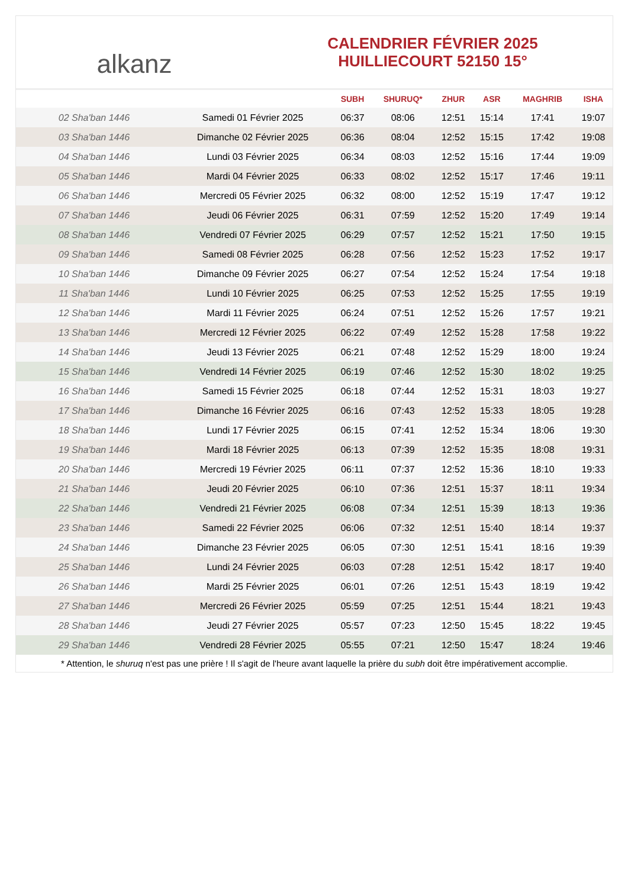alkanz
CALENDRIER FÉVRIER 2025
HUILLIECOURT 52150 15°
| | | SUBH | SHURUQ* | ZHUR | ASR | MAGHRIB | ISHA |
| --- | --- | --- | --- | --- | --- | --- | --- |
| 02 Sha'ban 1446 | Samedi 01 Février 2025 | 06:37 | 08:06 | 12:51 | 15:14 | 17:41 | 19:07 |
| 03 Sha'ban 1446 | Dimanche 02 Février 2025 | 06:36 | 08:04 | 12:52 | 15:15 | 17:42 | 19:08 |
| 04 Sha'ban 1446 | Lundi 03 Février 2025 | 06:34 | 08:03 | 12:52 | 15:16 | 17:44 | 19:09 |
| 05 Sha'ban 1446 | Mardi 04 Février 2025 | 06:33 | 08:02 | 12:52 | 15:17 | 17:46 | 19:11 |
| 06 Sha'ban 1446 | Mercredi 05 Février 2025 | 06:32 | 08:00 | 12:52 | 15:19 | 17:47 | 19:12 |
| 07 Sha'ban 1446 | Jeudi 06 Février 2025 | 06:31 | 07:59 | 12:52 | 15:20 | 17:49 | 19:14 |
| 08 Sha'ban 1446 | Vendredi 07 Février 2025 | 06:29 | 07:57 | 12:52 | 15:21 | 17:50 | 19:15 |
| 09 Sha'ban 1446 | Samedi 08 Février 2025 | 06:28 | 07:56 | 12:52 | 15:23 | 17:52 | 19:17 |
| 10 Sha'ban 1446 | Dimanche 09 Février 2025 | 06:27 | 07:54 | 12:52 | 15:24 | 17:54 | 19:18 |
| 11 Sha'ban 1446 | Lundi 10 Février 2025 | 06:25 | 07:53 | 12:52 | 15:25 | 17:55 | 19:19 |
| 12 Sha'ban 1446 | Mardi 11 Février 2025 | 06:24 | 07:51 | 12:52 | 15:26 | 17:57 | 19:21 |
| 13 Sha'ban 1446 | Mercredi 12 Février 2025 | 06:22 | 07:49 | 12:52 | 15:28 | 17:58 | 19:22 |
| 14 Sha'ban 1446 | Jeudi 13 Février 2025 | 06:21 | 07:48 | 12:52 | 15:29 | 18:00 | 19:24 |
| 15 Sha'ban 1446 | Vendredi 14 Février 2025 | 06:19 | 07:46 | 12:52 | 15:30 | 18:02 | 19:25 |
| 16 Sha'ban 1446 | Samedi 15 Février 2025 | 06:18 | 07:44 | 12:52 | 15:31 | 18:03 | 19:27 |
| 17 Sha'ban 1446 | Dimanche 16 Février 2025 | 06:16 | 07:43 | 12:52 | 15:33 | 18:05 | 19:28 |
| 18 Sha'ban 1446 | Lundi 17 Février 2025 | 06:15 | 07:41 | 12:52 | 15:34 | 18:06 | 19:30 |
| 19 Sha'ban 1446 | Mardi 18 Février 2025 | 06:13 | 07:39 | 12:52 | 15:35 | 18:08 | 19:31 |
| 20 Sha'ban 1446 | Mercredi 19 Février 2025 | 06:11 | 07:37 | 12:52 | 15:36 | 18:10 | 19:33 |
| 21 Sha'ban 1446 | Jeudi 20 Février 2025 | 06:10 | 07:36 | 12:51 | 15:37 | 18:11 | 19:34 |
| 22 Sha'ban 1446 | Vendredi 21 Février 2025 | 06:08 | 07:34 | 12:51 | 15:39 | 18:13 | 19:36 |
| 23 Sha'ban 1446 | Samedi 22 Février 2025 | 06:06 | 07:32 | 12:51 | 15:40 | 18:14 | 19:37 |
| 24 Sha'ban 1446 | Dimanche 23 Février 2025 | 06:05 | 07:30 | 12:51 | 15:41 | 18:16 | 19:39 |
| 25 Sha'ban 1446 | Lundi 24 Février 2025 | 06:03 | 07:28 | 12:51 | 15:42 | 18:17 | 19:40 |
| 26 Sha'ban 1446 | Mardi 25 Février 2025 | 06:01 | 07:26 | 12:51 | 15:43 | 18:19 | 19:42 |
| 27 Sha'ban 1446 | Mercredi 26 Février 2025 | 05:59 | 07:25 | 12:51 | 15:44 | 18:21 | 19:43 |
| 28 Sha'ban 1446 | Jeudi 27 Février 2025 | 05:57 | 07:23 | 12:50 | 15:45 | 18:22 | 19:45 |
| 29 Sha'ban 1446 | Vendredi 28 Février 2025 | 05:55 | 07:21 | 12:50 | 15:47 | 18:24 | 19:46 |
* Attention, le shuruq n'est pas une prière ! Il s'agit de l'heure avant laquelle la prière du subh doit être impérativement accomplie.